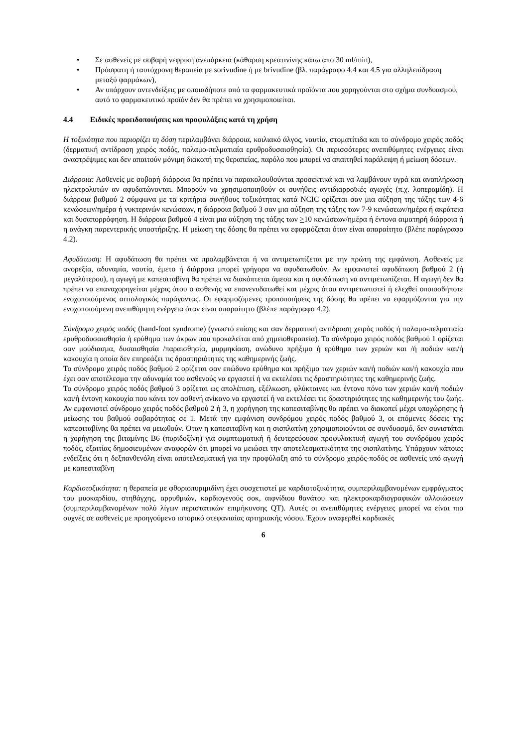• Σε ασθενείς με σοβαρή νεφρική ανεπάρκεια (κάθαρση κρεατινίνης κάτω από 30 ml/min),
• Πρόσφατη ή ταυτόχρονη θεραπεία με sorivudine ή με brivudine (βλ. παράγραφο 4.4 και 4.5 για αλληλεπίδραση μεταξύ φαρμάκων),
• Αν υπάρχουν αντενδείξεις με οποιαδήποτε από τα φαρμακευτικά προϊόντα που χορηγούνται στο σχήμα συνδυασμού, αυτό το φαρμακευτικό προϊόν δεν θα πρέπει να χρησιμοποιείται.
4.4 Ειδικές προειδοποιήσεις και προφυλάξεις κατά τη χρήση
Η τοξικότητα που περιορίζει τη δόση περιλαμβάνει διάρροια, κοιλιακό άλγος, ναυτία, στοματίτιδα και το σύνδρομο χειρός ποδός (δερματική αντίδραση χειρός ποδός, παλαμο-πελματιαία ερυθροδυσαισθησία). Οι περισσότερες ανεπιθύμητες ενέργειες είναι αναστρέψιμες και δεν απαιτούν μόνιμη διακοπή της θεραπείας, παρόλο που μπορεί να απαιτηθεί παράλειψη ή μείωση δόσεων.
Διάρροια: Ασθενείς με σοβαρή διάρροια θα πρέπει να παρακολουθούνται προσεκτικά και να λαμβάνουν υγρά και αναπλήρωση ηλεκτρολυτών αν αφυδατώνονται. Μπορούν να χρησιμοποιηθούν οι συνήθεις αντιδιαρροϊκές αγωγές (π.χ. λοπεραμίδη). Η διάρροια βαθμού 2 σύμφωνα με τα κριτήρια συνήθους τοξικότητας κατά NCIC ορίζεται σαν μια αύξηση της τάξης των 4-6 κενώσεων/ημέρα ή νυκτερινών κενώσεων, η διάρροια βαθμού 3 σαν μια αύξηση της τάξης των 7-9 κενώσεων/ημέρα ή ακράτεια και δυσαπορρόφηση. Η διάρροια βαθμού 4 είναι μια αύξηση της τάξης των >10 κενώσεων/ημέρα ή έντονα αιματηρή διάρροια ή η ανάγκη παρεντερικής υποστήριξης. Η μείωση της δόσης θα πρέπει να εφαρμόζεται όταν είναι απαραίτητο (βλέπε παράγραφο 4.2).
Αφυδάτωση: Η αφυδάτωση θα πρέπει να προλαμβάνεται ή να αντιμετωπίζεται με την πρώτη της εμφάνιση. Ασθενείς με ανορεξία, αδυναμία, ναυτία, έμετο ή διάρροια μπορεί γρήγορα να αφυδατωθούν. Αν εμφανιστεί αφυδάτωση βαθμού 2 (ή μεγαλύτερου), η αγωγή με καπεσιταβίνη θα πρέπει να διακόπτεται άμεσα και η αφυδάτωση να αντιμετωπίζεται. Η αγωγή δεν θα πρέπει να επαναχορηγείται μέχρις ότου ο ασθενής να επανενυδατωθεί και μέχρις ότου αντιμετωπιστεί ή ελεχθεί οποιοσδήποτε ενοχοποιούμενος αιτιολογικός παράγοντας. Οι εφαρμοζόμενες τροποποιήσεις της δόσης θα πρέπει να εφαρμόζονται για την ενοχοποιούμενη ανεπιθύμητη ενέργεια όταν είναι απαραίτητο (βλέπε παράγραφο 4.2).
Σύνδρομο χειρός ποδός (hand-foot syndrome) (γνωστό επίσης και σαν δερματική αντίδραση χειρός ποδός ή παλαμο-πελματιαία ερυθροδυσαισθησία ή ερύθημα των άκρων που προκαλείται από χημειοθεραπεία). Το σύνδρομο χειρός ποδός βαθμού 1 ορίζεται σαν μούδιασμα, δυσαισθησία /παραισθησία, μυρμηκίαση, ανώδυνο πρήξιμο ή ερύθημα των χεριών και /ή ποδιών και/ή κακουχία η οποία δεν επηρεάζει τις δραστηριότητες της καθημερινής ζωής.
Το σύνδρομο χειρός ποδός βαθμού 2 ορίζεται σαν επώδυνο ερύθημα και πρήξιμο των χεριών και/ή ποδιών και/ή κακουχία που έχει σαν αποτέλεσμα την αδυναμία του ασθενούς να εργαστεί ή να εκτελέσει τις δραστηριότητες της καθημερινής ζωής.
Το σύνδρομο χειρός ποδός βαθμού 3 ορίζεται ως απολέπιση, εξέλκωση, φλύκταινες και έντονο πόνο των χεριών και/ή ποδιών και/ή έντονη κακουχία που κάνει τον ασθενή ανίκανο να εργαστεί ή να εκτελέσει τις δραστηριότητες της καθημερινής του ζωής. Αν εμφανιστεί σύνδρομο χειρός ποδός βαθμού 2 ή 3, η χορήγηση της καπεσιταβίνης θα πρέπει να διακοπεί μέχρι υποχώρησης ή μείωσης του βαθμού σοβαρότητας σε 1. Μετά την εμφάνιση συνδρόμου χειρός ποδός βαθμού 3, οι επόμενες δόσεις της καπεσιταβίνης θα πρέπει να μειωθούν. Όταν η καπεσιταβίνη και η σισπλατίνη χρησιμοποιούνται σε συνδυασμό, δεν συνιστάται η χορήγηση της βιταμίνης B6 (πυριδοξίνη) για συμπτωματική ή δευτερεύουσα προφυλακτική αγωγή του συνδρόμου χειρός ποδός, εξαιτίας δημοσιευμένων αναφορών ότι μπορεί να μειώσει την αποτελεσματικότητα της σισπλατίνης. Υπάρχουν κάποιες ενδείξεις ότι η δεξπανθενόλη είναι αποτελεσματική για την προφύλαξη από το σύνδρομο χειρός-ποδός σε ασθενείς υπό αγωγή με καπεσιταβίνη
Καρδιοτοξικότητα: η θεραπεία με φθοριοπυριμιδίνη έχει συσχετιστεί με καρδιοτοξικότητα, συμπεριλαμβανομένων εμφράγματος του μυοκαρδίου, στηθάγχης, αρρυθμιών, καρδιογενούς σοκ, αιφνίδιου θανάτου και ηλεκτροκαρδιογραφικών αλλοιώσεων (συμπεριλαμβανομένων πολύ λίγων περιστατικών επιμήκυνσης QT). Αυτές οι ανεπιθύμητες ενέργειες μπορεί να είναι πιο συχνές σε ασθενείς με προηγούμενο ιστορικό στεφανιαίας αρτηριακής νόσου. Έχουν αναφερθεί καρδιακές
6